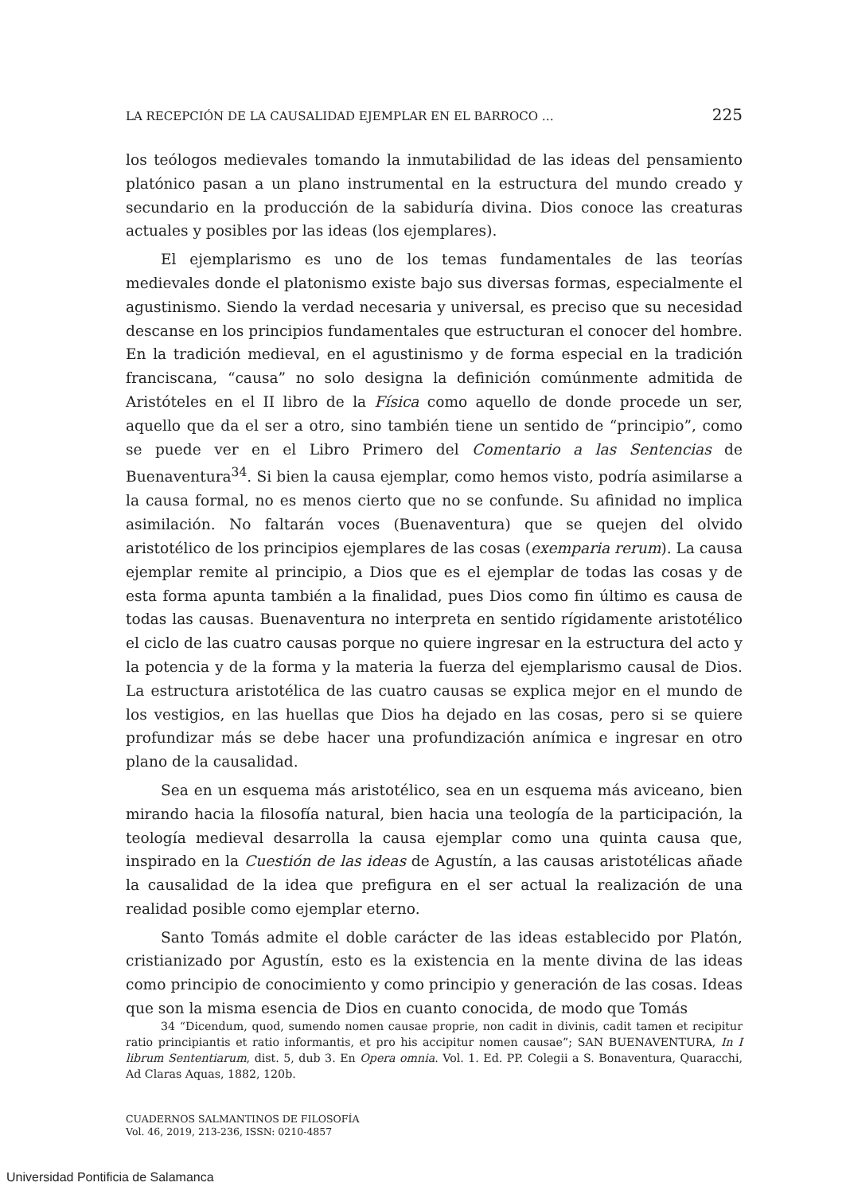LA RECEPCIÓN DE LA CAUSALIDAD EJEMPLAR EN EL BARROCO … 225
los teólogos medievales tomando la inmutabilidad de las ideas del pensamiento platónico pasan a un plano instrumental en la estructura del mundo creado y secundario en la producción de la sabiduría divina. Dios conoce las creaturas actuales y posibles por las ideas (los ejemplares).
El ejemplarismo es uno de los temas fundamentales de las teorías medievales donde el platonismo existe bajo sus diversas formas, especialmente el agustinismo. Siendo la verdad necesaria y universal, es preciso que su necesidad descanse en los principios fundamentales que estructuran el conocer del hombre. En la tradición medieval, en el agustinismo y de forma especial en la tradición franciscana, “causa” no solo designa la definición comúnmente admitida de Aristóteles en el II libro de la Física como aquello de donde procede un ser, aquello que da el ser a otro, sino también tiene un sentido de “principio”, como se puede ver en el Libro Primero del Comentario a las Sentencias de Buenaventura<sup>34</sup>. Si bien la causa ejemplar, como hemos visto, podría asimilarse a la causa formal, no es menos cierto que no se confunde. Su afinidad no implica asimilación. No faltarán voces (Buenaventura) que se quejen del olvido aristotélico de los principios ejemplares de las cosas (exemparia rerum). La causa ejemplar remite al principio, a Dios que es el ejemplar de todas las cosas y de esta forma apunta también a la finalidad, pues Dios como fin último es causa de todas las causas. Buenaventura no interpreta en sentido rígidamente aristotélico el ciclo de las cuatro causas porque no quiere ingresar en la estructura del acto y la potencia y de la forma y la materia la fuerza del ejemplarismo causal de Dios. La estructura aristotélica de las cuatro causas se explica mejor en el mundo de los vestigios, en las huellas que Dios ha dejado en las cosas, pero si se quiere profundizar más se debe hacer una profundización anímica e ingresar en otro plano de la causalidad.
Sea en un esquema más aristotélico, sea en un esquema más aviceano, bien mirando hacia la filosofía natural, bien hacia una teología de la participación, la teología medieval desarrolla la causa ejemplar como una quinta causa que, inspirado en la Cuestión de las ideas de Agustín, a las causas aristotélicas añade la causalidad de la idea que prefigura en el ser actual la realización de una realidad posible como ejemplar eterno.
Santo Tomás admite el doble carácter de las ideas establecido por Platón, cristianizado por Agustín, esto es la existencia en la mente divina de las ideas como principio de conocimiento y como principio y generación de las cosas. Ideas que son la misma esencia de Dios en cuanto conocida, de modo que Tomás
34 “Dicendum, quod, sumendo nomen causae proprie, non cadit in divinis, cadit tamen et recipitur ratio principiantis et ratio informantis, et pro his accipitur nomen causae”; SAN BUENAVENTURA, In I librum Sententiarum, dist. 5, dub 3. En Opera omnia. Vol. 1. Ed. PP. Colegii a S. Bonaventura, Quaracchi, Ad Claras Aquas, 1882, 120b.
CUADERNOS SALMANTINOS DE FILOSOFÍA
Vol. 46, 2019, 213-236, ISSN: 0210-4857
Universidad Pontificia de Salamanca